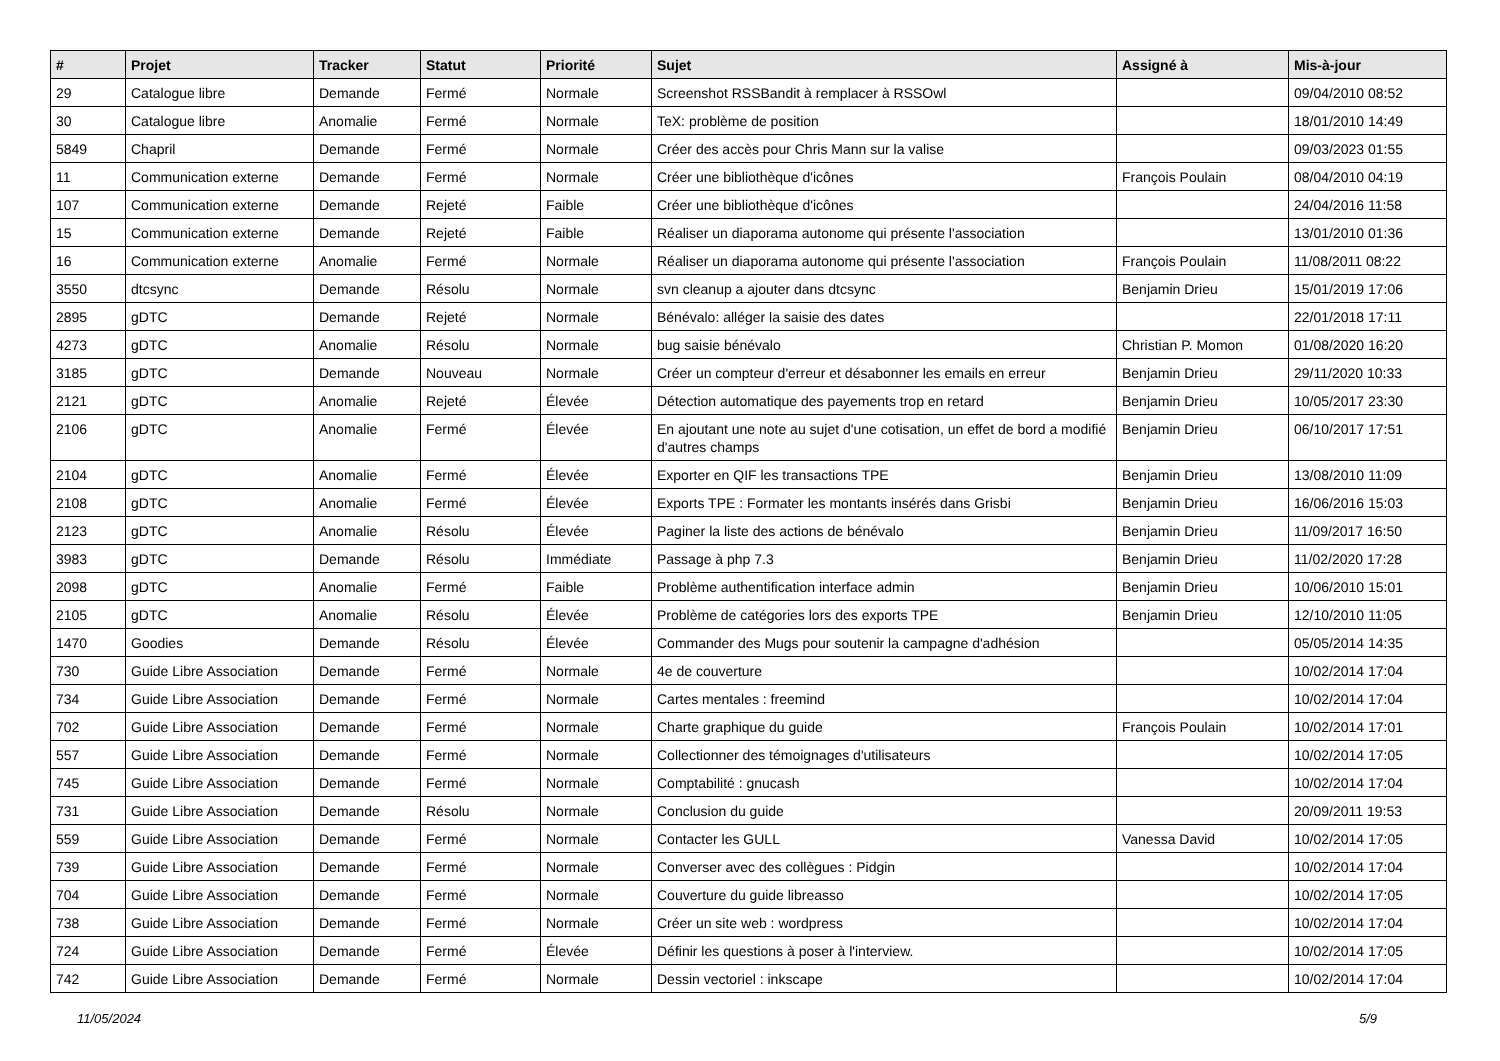| # | Projet | Tracker | Statut | Priorité | Sujet | Assigné à | Mis-à-jour |
| --- | --- | --- | --- | --- | --- | --- | --- |
| 29 | Catalogue libre | Demande | Fermé | Normale | Screenshot RSSBandit à remplacer à RSSOwl | | 09/04/2010 08:52 |
| 30 | Catalogue libre | Anomalie | Fermé | Normale | TeX: problème de position | | 18/01/2010 14:49 |
| 5849 | Chapril | Demande | Fermé | Normale | Créer des accès pour Chris Mann sur la valise | | 09/03/2023 01:55 |
| 11 | Communication externe | Demande | Fermé | Normale | Créer une bibliothèque d'icônes | François Poulain | 08/04/2010 04:19 |
| 107 | Communication externe | Demande | Rejeté | Faible | Créer une bibliothèque d'icônes | | 24/04/2016 11:58 |
| 15 | Communication externe | Demande | Rejeté | Faible | Réaliser un diaporama autonome qui présente l'association | | 13/01/2010 01:36 |
| 16 | Communication externe | Anomalie | Fermé | Normale | Réaliser un diaporama autonome qui présente l'association | François Poulain | 11/08/2011 08:22 |
| 3550 | dtcsync | Demande | Résolu | Normale | svn cleanup a ajouter dans dtcsync | Benjamin Drieu | 15/01/2019 17:06 |
| 2895 | gDTC | Demande | Rejeté | Normale | Bénévalo: alléger la saisie des dates | | 22/01/2018 17:11 |
| 4273 | gDTC | Anomalie | Résolu | Normale | bug saisie bénévalo | Christian P. Momon | 01/08/2020 16:20 |
| 3185 | gDTC | Demande | Nouveau | Normale | Créer un compteur d'erreur et désabonner les emails en erreur | Benjamin Drieu | 29/11/2020 10:33 |
| 2121 | gDTC | Anomalie | Rejeté | Élevée | Détection automatique des payements trop en retard | Benjamin Drieu | 10/05/2017 23:30 |
| 2106 | gDTC | Anomalie | Fermé | Élevée | En ajoutant une note au sujet d'une cotisation, un effet de bord a modifié d'autres champs | Benjamin Drieu | 06/10/2017 17:51 |
| 2104 | gDTC | Anomalie | Fermé | Élevée | Exporter en QIF les transactions TPE | Benjamin Drieu | 13/08/2010 11:09 |
| 2108 | gDTC | Anomalie | Fermé | Élevée | Exports TPE : Formater les montants insérés dans Grisbi | Benjamin Drieu | 16/06/2016 15:03 |
| 2123 | gDTC | Anomalie | Résolu | Élevée | Paginer la liste des actions de bénévalo | Benjamin Drieu | 11/09/2017 16:50 |
| 3983 | gDTC | Demande | Résolu | Immédiate | Passage à php 7.3 | Benjamin Drieu | 11/02/2020 17:28 |
| 2098 | gDTC | Anomalie | Fermé | Faible | Problème authentification interface admin | Benjamin Drieu | 10/06/2010 15:01 |
| 2105 | gDTC | Anomalie | Résolu | Élevée | Problème de catégories lors des exports TPE | Benjamin Drieu | 12/10/2010 11:05 |
| 1470 | Goodies | Demande | Résolu | Élevée | Commander des Mugs pour soutenir la campagne d'adhésion | | 05/05/2014 14:35 |
| 730 | Guide Libre Association | Demande | Fermé | Normale | 4e de couverture | | 10/02/2014 17:04 |
| 734 | Guide Libre Association | Demande | Fermé | Normale | Cartes mentales : freemind | | 10/02/2014 17:04 |
| 702 | Guide Libre Association | Demande | Fermé | Normale | Charte graphique du guide | François Poulain | 10/02/2014 17:01 |
| 557 | Guide Libre Association | Demande | Fermé | Normale | Collectionner des témoignages d'utilisateurs | | 10/02/2014 17:05 |
| 745 | Guide Libre Association | Demande | Fermé | Normale | Comptabilité : gnucash | | 10/02/2014 17:04 |
| 731 | Guide Libre Association | Demande | Résolu | Normale | Conclusion du guide | | 20/09/2011 19:53 |
| 559 | Guide Libre Association | Demande | Fermé | Normale | Contacter les GULL | Vanessa David | 10/02/2014 17:05 |
| 739 | Guide Libre Association | Demande | Fermé | Normale | Converser avec des collègues : Pidgin | | 10/02/2014 17:04 |
| 704 | Guide Libre Association | Demande | Fermé | Normale | Couverture du guide libreasso | | 10/02/2014 17:05 |
| 738 | Guide Libre Association | Demande | Fermé | Normale | Créer un site web : wordpress | | 10/02/2014 17:04 |
| 724 | Guide Libre Association | Demande | Fermé | Élevée | Définir les questions à poser à l'interview. | | 10/02/2014 17:05 |
| 742 | Guide Libre Association | Demande | Fermé | Normale | Dessin vectoriel : inkscape | | 10/02/2014 17:04 |
11/05/2024 5/9